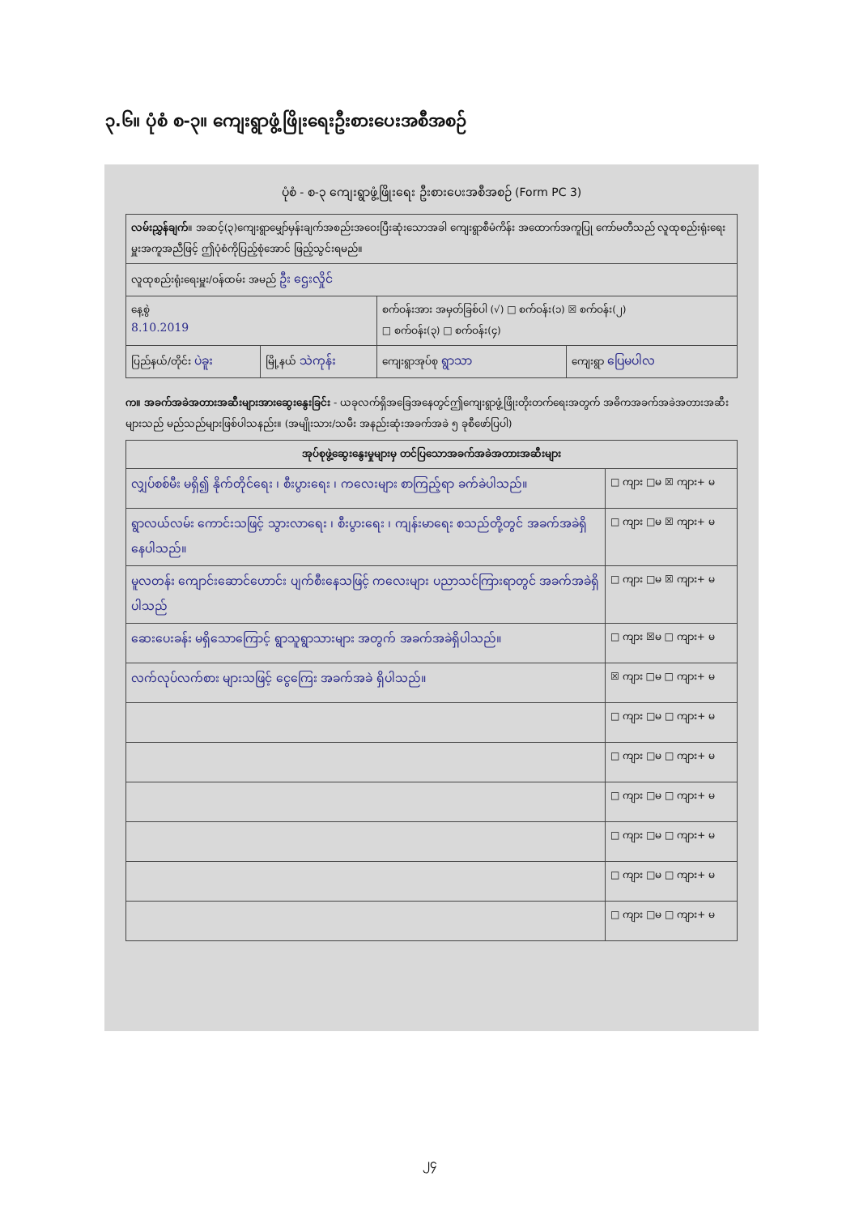၃.၆။ ပုံစံ စ-၃။ ကျေးရွာဖွံ့ဖြိုးရေးဦးစားပေးအစီအစဉ်
ပုံစံ - စ-၃ ကျေးရွာဖွံ့ဖြိုးရေး ဦးစားပေးအစီအစဉ် (Form PC 3)
| လမ်းညွှန်ချက် ။ အဆင့်(၃)ကျေးရွာမျှော်မှန်းချက်အစည်းအဝေးပြီးဆုံးသောအခါ ကျေးရွာစီမံကိန်း အထောက်အကူပြု ကော်မတီသည် လူထုစည်းရုံးရေးမှူးအကူအညီဖြင့် ဤပုံစံကိုပြည့်စုံအောင် ဖြည့်သွင်းရမည်။ | | | |
| လူထုစည်းရုံးရေးမှူး/ဝန်ထမ်း အမည် ဦး ဌေးလှိုင် | | | |
| နေ့စွဲ 8.10.2019 | | စက်ဝန်းအား အမှတ်ခြစ်ပါ (√) □ စက်ဝန်း(၁) ☒ စက်ဝန်း(၂) □ စက်ဝန်း(၃) □ စက်ဝန်း(၄) | |
| ပြည်နယ်/တိုင်း ပဲခူး | မြို့နယ် သဲကုန်း | ကျေးရွာအုပ်စု ရွာသာ | ကျေးရွာ ပြေမပါလ |
က။ အခက်အခဲအတားအဆီးများအားဆွေးနွေးခြင်း - ယခုလက်ရှိအခြေအနေတွင်ဤကျေးရွာဖွံ့ဖြိုးတိုးတက်ရေးအတွက် အဓိကအခက်အခဲအတားအဆီးများသည် မည်သည်များဖြစ်ပါသနည်း။ (အမျိုးသား/သမီး အနည်းဆုံးအခက်အခဲ ၅ ခုစီဖော်ပြပါ)
| အုပ်စုဖွဲ့ဆွေးနွေးမှုများမှ တင်ပြသောအခက်အခဲအတားအဆီးများ | |
| --- | --- |
| လျှပ်စစ်မီး မရှိ၍ နိုက်တိုင်ရေး ၊ စီးပွားရေး ၊ ကလေးများ စာကြည့်ရာ ခက်ခဲပါသည်။ | □ ကျား □မ ☒ ကျား+ မ |
| ရွာလယ်လမ်း ကောင်းသဖြင့် သွားလာရေး ၊ စီးပွားရေး ၊ ကျန်းမာရေး စသည်တို့တွင် အခက်အခဲရှိနေပါသည်။ | □ ကျား □မ ☒ ကျား+ မ |
| မူလတန်း ကျောင်းဆောင်ဟောင်း ပျက်စီးနေသဖြင့် ကလေးများ ပညာသင်ကြားရာတွင် အခက်အခဲရှိပါသည် | □ ကျား □မ ☒ ကျား+ မ |
| ဆေးပေးခန်း မရှိသောကြောင့် ရွာသူရွာသားများ အတွက် အခက်အခဲရှိပါသည်။ | □ ကျား ☒မ □ ကျား+ မ |
| လက်လုပ်လက်စား များသဖြင့် ငွေကြေး အခက်အခဲ ရှိပါသည်။ | ☒ ကျား □မ □ ကျား+ မ |
| | □ ကျား □မ □ ကျား+ မ |
| | □ ကျား □မ □ ကျား+ မ |
| | □ ကျား □မ □ ကျား+ မ |
| | □ ကျား □မ □ ကျား+ မ |
| | □ ကျား □မ □ ကျား+ မ |
| | □ ကျား □မ □ ကျား+ မ |
၂၄